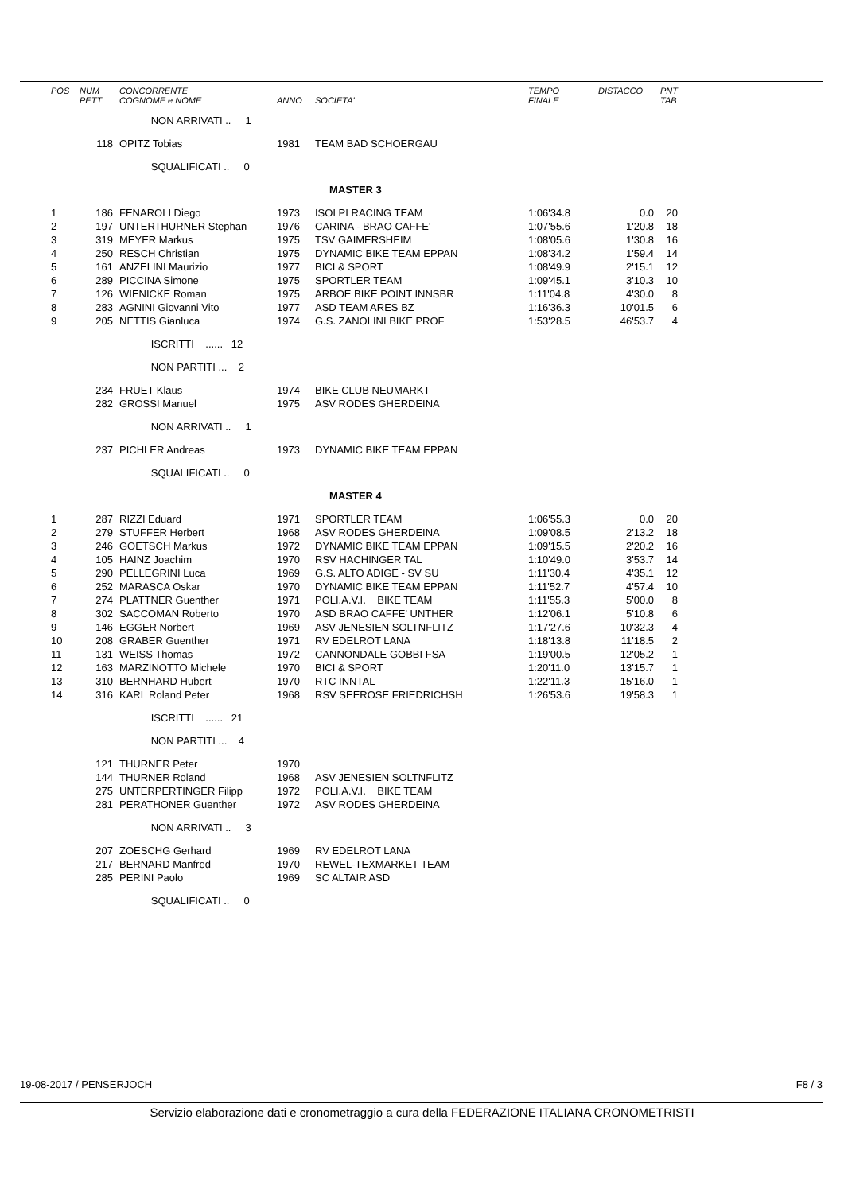| POS | NUM PETT | CONCORRENTE COGNOME e NOME | ANNO | SOCIETA' | TEMPO FINALE | DISTACCO | PNT TAB |
| --- | --- | --- | --- | --- | --- | --- | --- |
| | | NON ARRIVATI .. 1 | | | | | |
| | 118 | OPITZ Tobias | 1981 | TEAM BAD SCHOERGAU | | | |
| | | SQUALIFICATI .. 0 | | | | | |
| | | | | MASTER 3 | | | |
| 1 | 186 | FENAROLI Diego | 1973 | ISOLPI RACING TEAM | 1:06'34.8 | 0.0 | 20 |
| 2 | 197 | UNTERTHURNER Stephan | 1976 | CARINA - BRAO CAFFE' | 1:07'55.6 | 1'20.8 | 18 |
| 3 | 319 | MEYER Markus | 1975 | TSV GAIMERSHEIM | 1:08'05.6 | 1'30.8 | 16 |
| 4 | 250 | RESCH Christian | 1975 | DYNAMIC BIKE TEAM EPPAN | 1:08'34.2 | 1'59.4 | 14 |
| 5 | 161 | ANZELINI Maurizio | 1977 | BICI & SPORT | 1:08'49.9 | 2'15.1 | 12 |
| 6 | 289 | PICCINA Simone | 1975 | SPORTLER TEAM | 1:09'45.1 | 3'10.3 | 10 |
| 7 | 126 | WIENICKE Roman | 1975 | ARBOE BIKE POINT INNSBR | 1:11'04.8 | 4'30.0 | 8 |
| 8 | 283 | AGNINI Giovanni Vito | 1977 | ASD TEAM ARES BZ | 1:16'36.3 | 10'01.5 | 6 |
| 9 | 205 | NETTIS Gianluca | 1974 | G.S. ZANOLINI BIKE PROF | 1:53'28.5 | 46'53.7 | 4 |
| | | ISCRITTI ...... 12 | | | | | |
| | | NON PARTITI ... 2 | | | | | |
| | 234 | FRUET Klaus | 1974 | BIKE CLUB NEUMARKT | | | |
| | 282 | GROSSI Manuel | 1975 | ASV RODES GHERDEINA | | | |
| | | NON ARRIVATI .. 1 | | | | | |
| | 237 | PICHLER Andreas | 1973 | DYNAMIC BIKE TEAM EPPAN | | | |
| | | SQUALIFICATI .. 0 | | | | | |
| | | | | MASTER 4 | | | |
| 1 | 287 | RIZZI Eduard | 1971 | SPORTLER TEAM | 1:06'55.3 | 0.0 | 20 |
| 2 | 279 | STUFFER Herbert | 1968 | ASV RODES GHERDEINA | 1:09'08.5 | 2'13.2 | 18 |
| 3 | 246 | GOETSCH Markus | 1972 | DYNAMIC BIKE TEAM EPPAN | 1:09'15.5 | 2'20.2 | 16 |
| 4 | 105 | HAINZ Joachim | 1970 | RSV HACHINGER TAL | 1:10'49.0 | 3'53.7 | 14 |
| 5 | 290 | PELLEGRINI Luca | 1969 | G.S. ALTO ADIGE - SV SU | 1:11'30.4 | 4'35.1 | 12 |
| 6 | 252 | MARASCA Oskar | 1970 | DYNAMIC BIKE TEAM EPPAN | 1:11'52.7 | 4'57.4 | 10 |
| 7 | 274 | PLATTNER Guenther | 1971 | POLI.A.V.I. BIKE TEAM | 1:11'55.3 | 5'00.0 | 8 |
| 8 | 302 | SACCOMAN Roberto | 1970 | ASD BRAO CAFFE' UNTHER | 1:12'06.1 | 5'10.8 | 6 |
| 9 | 146 | EGGER Norbert | 1969 | ASV JENESIEN SOLTNFLITZ | 1:17'27.6 | 10'32.3 | 4 |
| 10 | 208 | GRABER Guenther | 1971 | RV EDELROT LANA | 1:18'13.8 | 11'18.5 | 2 |
| 11 | 131 | WEISS Thomas | 1972 | CANNONDALE GOBBI FSA | 1:19'00.5 | 12'05.2 | 1 |
| 12 | 163 | MARZINOTTO Michele | 1970 | BICI & SPORT | 1:20'11.0 | 13'15.7 | 1 |
| 13 | 310 | BERNHARD Hubert | 1970 | RTC INNTAL | 1:22'11.3 | 15'16.0 | 1 |
| 14 | 316 | KARL Roland Peter | 1968 | RSV SEEROSE FRIEDRICHSH | 1:26'53.6 | 19'58.3 | 1 |
| | | ISCRITTI ...... 21 | | | | | |
| | | NON PARTITI ... 4 | | | | | |
| | 121 | THURNER Peter | 1970 | | | | |
| | 144 | THURNER Roland | 1968 | ASV JENESIEN SOLTNFLITZ | | | |
| | 275 | UNTERPERTINGER Filipp | 1972 | POLI.A.V.I. BIKE TEAM | | | |
| | 281 | PERATHONER Guenther | 1972 | ASV RODES GHERDEINA | | | |
| | | NON ARRIVATI .. 3 | | | | | |
| | 207 | ZOESCHG Gerhard | 1969 | RV EDELROT LANA | | | |
| | 217 | BERNARD Manfred | 1970 | REWEL-TEXMARKET TEAM | | | |
| | 285 | PERINI Paolo | 1969 | SC ALTAIR ASD | | | |
| | | SQUALIFICATI .. 0 | | | | | |
19-08-2017 / PENSERJOCH F8 / 3
Servizio elaborazione dati e cronometraggio a cura della FEDERAZIONE ITALIANA CRONOMETRISTI